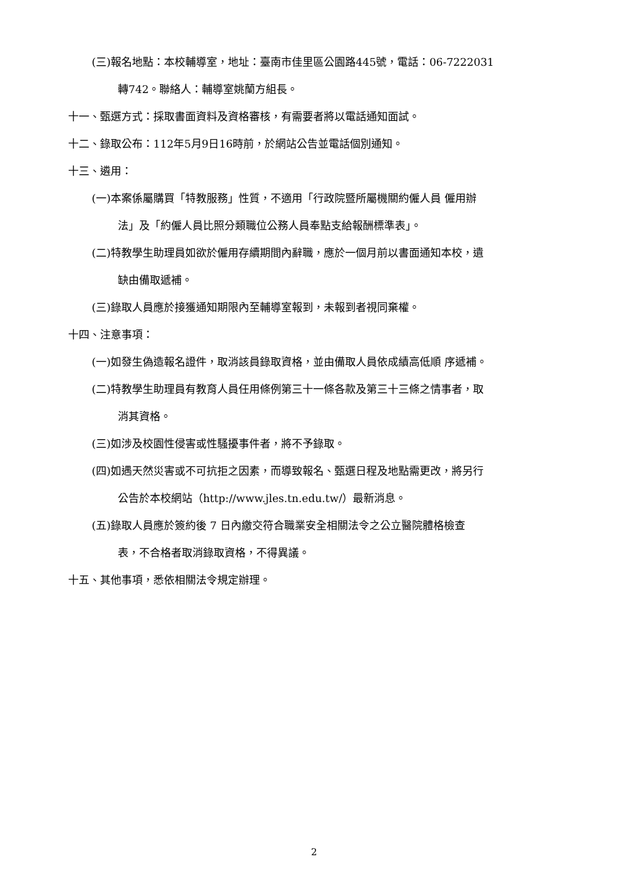(三)報名地點：本校輔導室，地址：臺南市佳里區公園路445號，電話：06-7222031
轉742。聯絡人：輔導室姚蘭方組長。
十一、甄選方式：採取書面資料及資格審核，有需要者將以電話通知面試。
十二、錄取公布：112年5月9日16時前，於網站公告並電話個別通知。
十三、遴用：
(一)本案係屬購買「特教服務」性質，不適用「行政院暨所屬機關約僱人員 僱用辦
法」及「約僱人員比照分類職位公務人員奉點支給報酬標準表」。
(二)特教學生助理員如欲於僱用存續期間內辭職，應於一個月前以書面通知本校，遺
缺由備取遞補。
(三)錄取人員應於接獲通知期限內至輔導室報到，未報到者視同棄權。
十四、注意事項：
(一)如發生偽造報名證件，取消該員錄取資格，並由備取人員依成績高低順 序遞補。
(二)特教學生助理員有教育人員任用條例第三十一條各款及第三十三條之情事者，取
消其資格。
(三)如涉及校園性侵害或性騷擾事件者，將不予錄取。
(四)如遇天然災害或不可抗拒之因素，而導致報名、甄選日程及地點需更改，將另行
公告於本校網站（http://www.jles.tn.edu.tw/）最新消息。
(五)錄取人員應於簽約後 7 日內繳交符合職業安全相關法令之公立醫院體格檢查
表，不合格者取消錄取資格，不得異議。
十五、其他事項，悉依相關法令規定辦理。
2